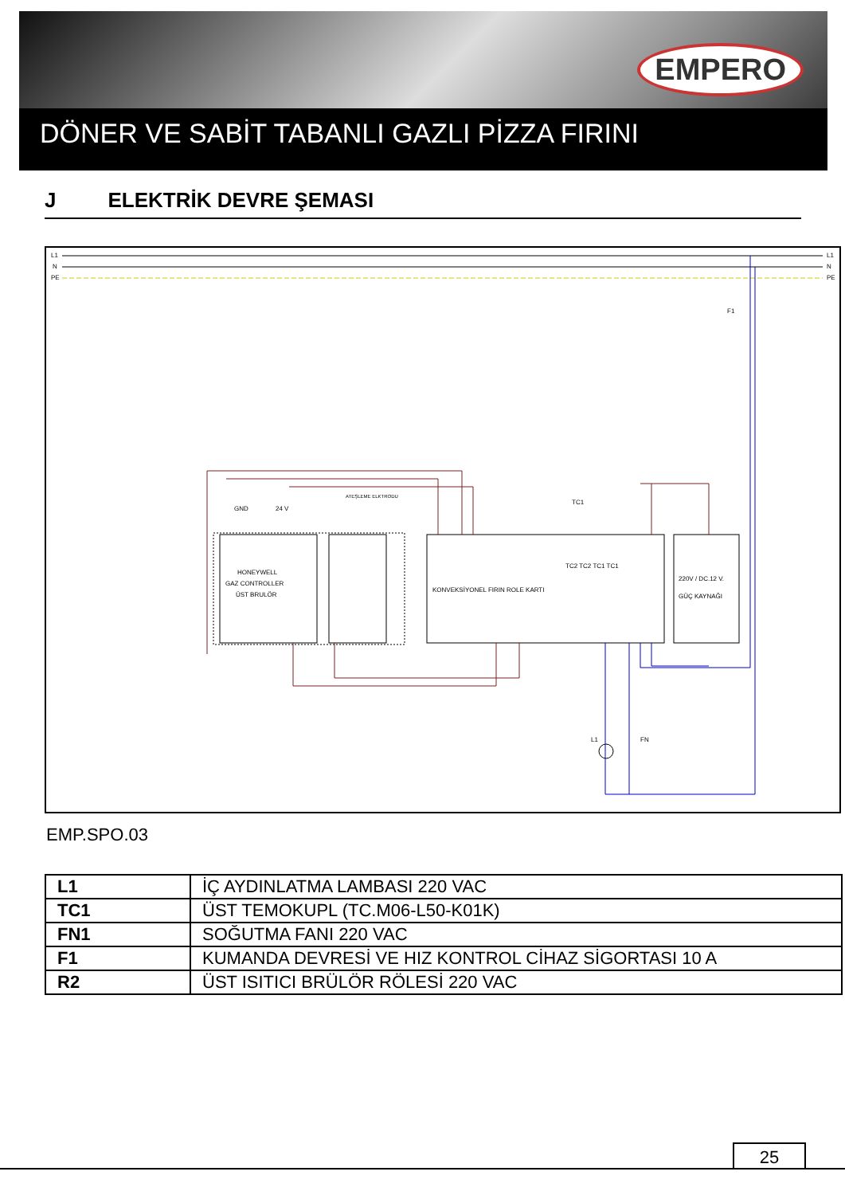EMPERO
DÖNER VE SABİT TABANLI GAZLI PİZZA FIRINI
J ELEKTRİK DEVRE ŞEMASI
L1
N
PE
L1
N
PE
F1
HONEYWELL
GAZ CONTROLLER
ÜST BRULÖR
GND
24 V
ATEŞLEME ELKTRODU
KONVEKSİYONEL FIRIN ROLE KARTI
TC2 TC2 TC1 TC1
TC1
220V / DC.12 V.
GÜÇ KAYNAĞI
L1
FN
EMP.SPO.03
| L1 | İÇ AYDINLATMA LAMBASI 220 VAC |
| TC1 | ÜST TEMOKUPL (TC.M06-L50-K01K) |
| FN1 | SOĞUTMA FANI 220 VAC |
| F1 | KUMANDA DEVRESİ VE HIZ KONTROL CİHAZ SİGORTASI 10 A |
| R2 | ÜST ISITICI BRÜLÖR RÖLESİ 220 VAC |
25